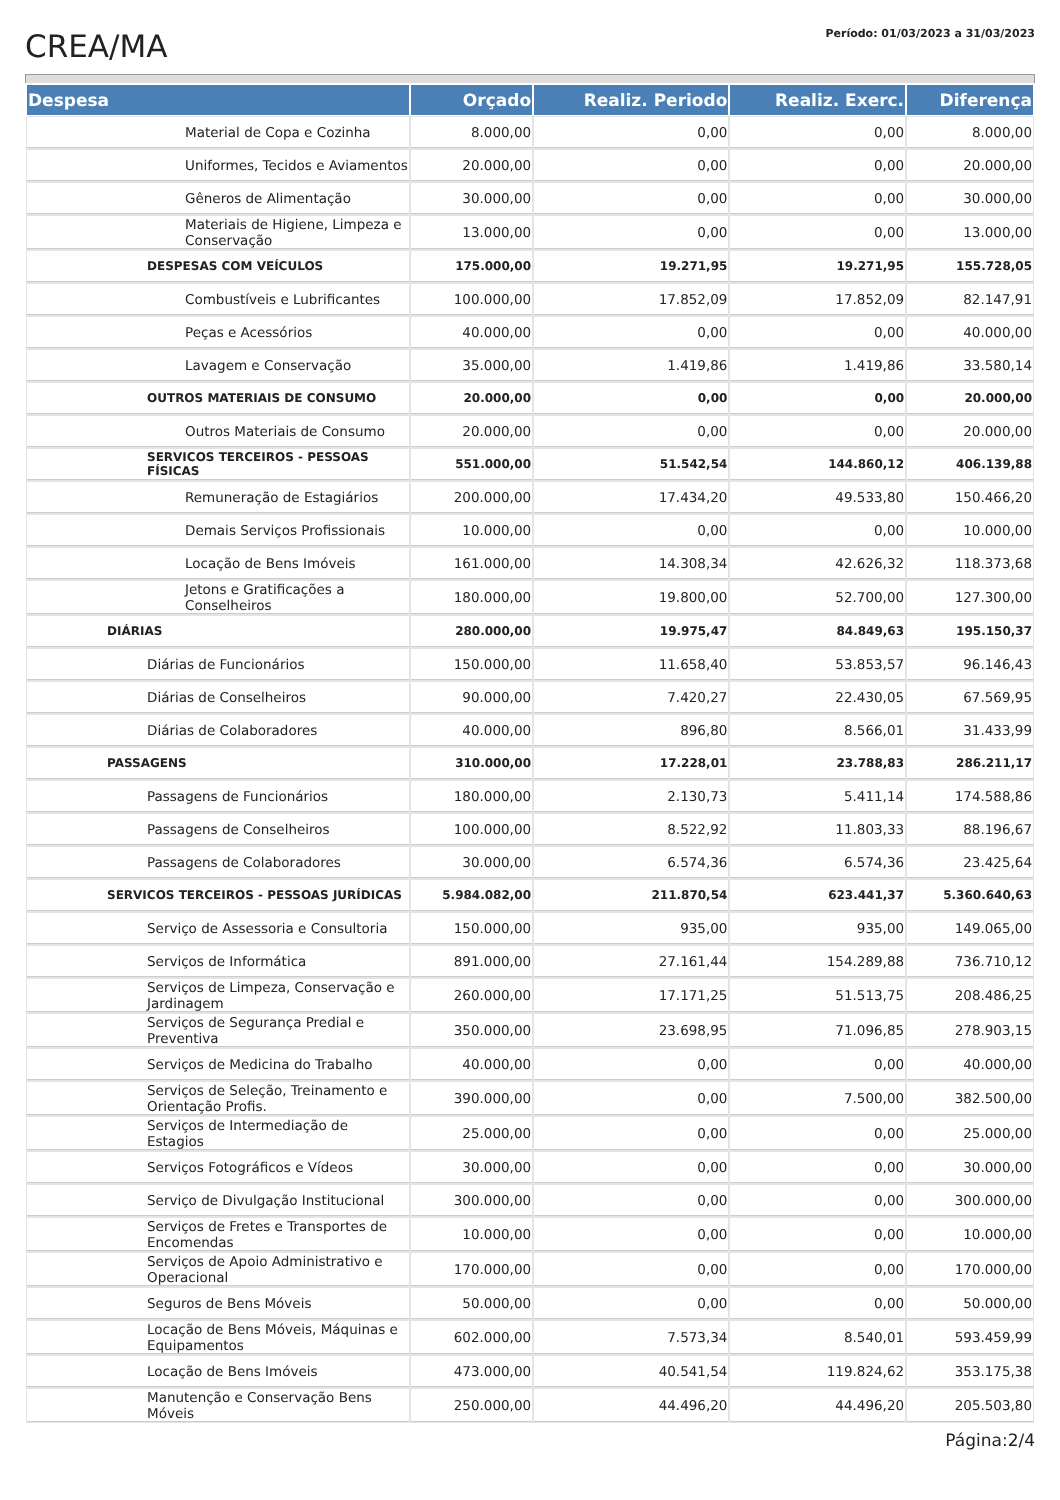CREA/MA
Período: 01/03/2023 a 31/03/2023
| Despesa | Orçado | Realiz. Periodo | Realiz. Exerc. | Diferença |
| --- | --- | --- | --- | --- |
| Material de Copa e Cozinha | 8.000,00 | 0,00 | 0,00 | 8.000,00 |
| Uniformes, Tecidos e Aviamentos | 20.000,00 | 0,00 | 0,00 | 20.000,00 |
| Gêneros de Alimentação | 30.000,00 | 0,00 | 0,00 | 30.000,00 |
| Materiais de Higiene, Limpeza e Conservação | 13.000,00 | 0,00 | 0,00 | 13.000,00 |
| DESPESAS COM VEÍCULOS | 175.000,00 | 19.271,95 | 19.271,95 | 155.728,05 |
| Combustíveis e Lubrificantes | 100.000,00 | 17.852,09 | 17.852,09 | 82.147,91 |
| Peças e Acessórios | 40.000,00 | 0,00 | 0,00 | 40.000,00 |
| Lavagem e Conservação | 35.000,00 | 1.419,86 | 1.419,86 | 33.580,14 |
| OUTROS MATERIAIS DE CONSUMO | 20.000,00 | 0,00 | 0,00 | 20.000,00 |
| Outros Materiais de Consumo | 20.000,00 | 0,00 | 0,00 | 20.000,00 |
| SERVICOS TERCEIROS - PESSOAS FÍSICAS | 551.000,00 | 51.542,54 | 144.860,12 | 406.139,88 |
| Remuneração de Estagiários | 200.000,00 | 17.434,20 | 49.533,80 | 150.466,20 |
| Demais Serviços Profissionais | 10.000,00 | 0,00 | 0,00 | 10.000,00 |
| Locação de Bens Imóveis | 161.000,00 | 14.308,34 | 42.626,32 | 118.373,68 |
| Jetons e Gratificações a Conselheiros | 180.000,00 | 19.800,00 | 52.700,00 | 127.300,00 |
| DIÁRIAS | 280.000,00 | 19.975,47 | 84.849,63 | 195.150,37 |
| Diárias de Funcionários | 150.000,00 | 11.658,40 | 53.853,57 | 96.146,43 |
| Diárias de Conselheiros | 90.000,00 | 7.420,27 | 22.430,05 | 67.569,95 |
| Diárias de Colaboradores | 40.000,00 | 896,80 | 8.566,01 | 31.433,99 |
| PASSAGENS | 310.000,00 | 17.228,01 | 23.788,83 | 286.211,17 |
| Passagens de Funcionários | 180.000,00 | 2.130,73 | 5.411,14 | 174.588,86 |
| Passagens de Conselheiros | 100.000,00 | 8.522,92 | 11.803,33 | 88.196,67 |
| Passagens de Colaboradores | 30.000,00 | 6.574,36 | 6.574,36 | 23.425,64 |
| SERVICOS TERCEIROS - PESSOAS JURÍDICAS | 5.984.082,00 | 211.870,54 | 623.441,37 | 5.360.640,63 |
| Serviço de Assessoria e Consultoria | 150.000,00 | 935,00 | 935,00 | 149.065,00 |
| Serviços de Informática | 891.000,00 | 27.161,44 | 154.289,88 | 736.710,12 |
| Serviços de Limpeza, Conservação e Jardinagem | 260.000,00 | 17.171,25 | 51.513,75 | 208.486,25 |
| Serviços de Segurança Predial e Preventiva | 350.000,00 | 23.698,95 | 71.096,85 | 278.903,15 |
| Serviços de Medicina do Trabalho | 40.000,00 | 0,00 | 0,00 | 40.000,00 |
| Serviços de Seleção, Treinamento e Orientação Profis. | 390.000,00 | 0,00 | 7.500,00 | 382.500,00 |
| Serviços de Intermediação de Estagios | 25.000,00 | 0,00 | 0,00 | 25.000,00 |
| Serviços Fotográficos e Vídeos | 30.000,00 | 0,00 | 0,00 | 30.000,00 |
| Serviço de Divulgação Institucional | 300.000,00 | 0,00 | 0,00 | 300.000,00 |
| Serviços de Fretes e Transportes de Encomendas | 10.000,00 | 0,00 | 0,00 | 10.000,00 |
| Serviços de Apoio Administrativo e Operacional | 170.000,00 | 0,00 | 0,00 | 170.000,00 |
| Seguros de Bens Móveis | 50.000,00 | 0,00 | 0,00 | 50.000,00 |
| Locação de Bens Móveis, Máquinas e Equipamentos | 602.000,00 | 7.573,34 | 8.540,01 | 593.459,99 |
| Locação de Bens Imóveis | 473.000,00 | 40.541,54 | 119.824,62 | 353.175,38 |
| Manutenção e Conservação Bens Móveis | 250.000,00 | 44.496,20 | 44.496,20 | 205.503,80 |
Página:2/4